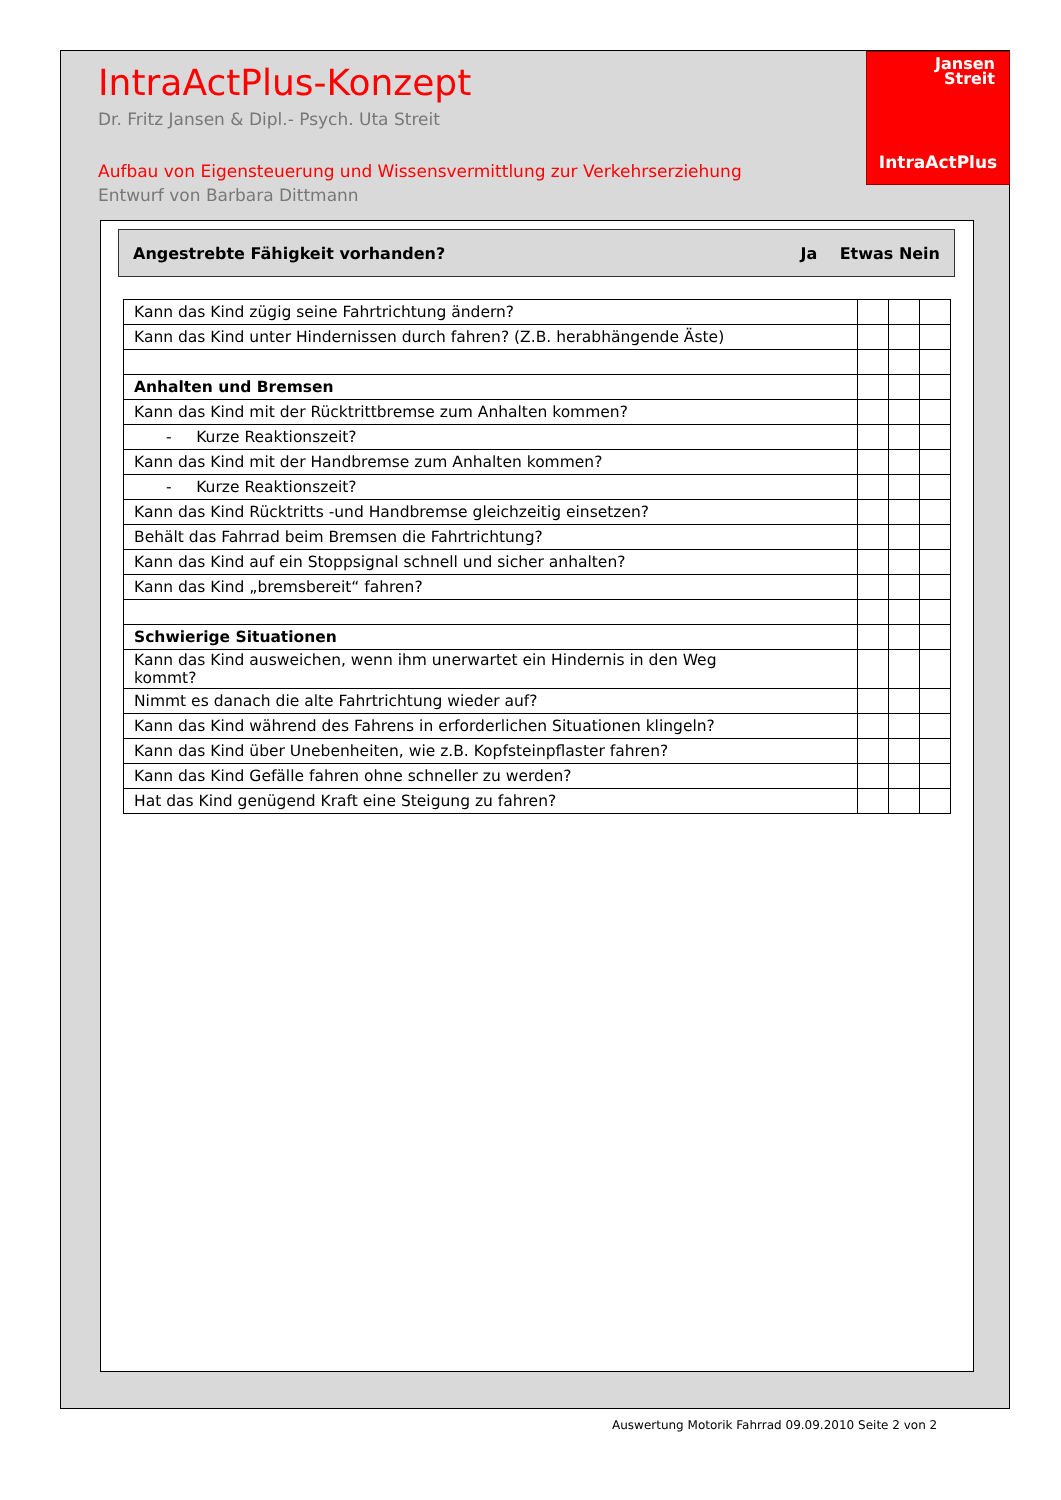IntraActPlus-Konzept
Dr. Fritz Jansen & Dipl.- Psych. Uta Streit
Aufbau von Eigensteuerung und Wissensvermittlung zur Verkehrserziehung
Entwurf von Barbara Dittmann
Jansen
Streit
IntraActPlus
Angestrebte Fähigkeit vorhanden? Ja Etwas Nein
| Kann das Kind zügig seine Fahrtrichtung ändern? | | | |
| Kann das Kind unter Hindernissen durch fahren? (Z.B. herabhängende Äste) | | | |
| Anhalten und Bremsen | | | |
| Kann das Kind mit der Rücktrittbremse zum Anhalten kommen? | | | |
| - Kurze Reaktionszeit? | | | |
| Kann das Kind mit der Handbremse zum Anhalten kommen? | | | |
| - Kurze Reaktionszeit? | | | |
| Kann das Kind Rücktritts -und Handbremse gleichzeitig einsetzen? | | | |
| Behält das Fahrrad beim Bremsen die Fahrtrichtung? | | | |
| Kann das Kind auf ein Stoppsignal schnell und sicher anhalten? | | | |
| Kann das Kind „bremsbereit“ fahren? | | | |
| Schwierige Situationen | | | |
| Kann das Kind ausweichen, wenn ihm unerwartet ein Hindernis in den Weg kommt? | | | |
| Nimmt es danach die alte Fahrtrichtung wieder auf? | | | |
| Kann das Kind während des Fahrens in erforderlichen Situationen klingeln? | | | |
| Kann das Kind über Unebenheiten, wie z.B. Kopfsteinpflaster fahren? | | | |
| Kann das Kind Gefälle fahren ohne schneller zu werden? | | | |
| Hat das Kind genügend Kraft eine Steigung zu fahren? | | | |
Auswertung Motorik Fahrrad 09.09.2010 Seite 2 von 2